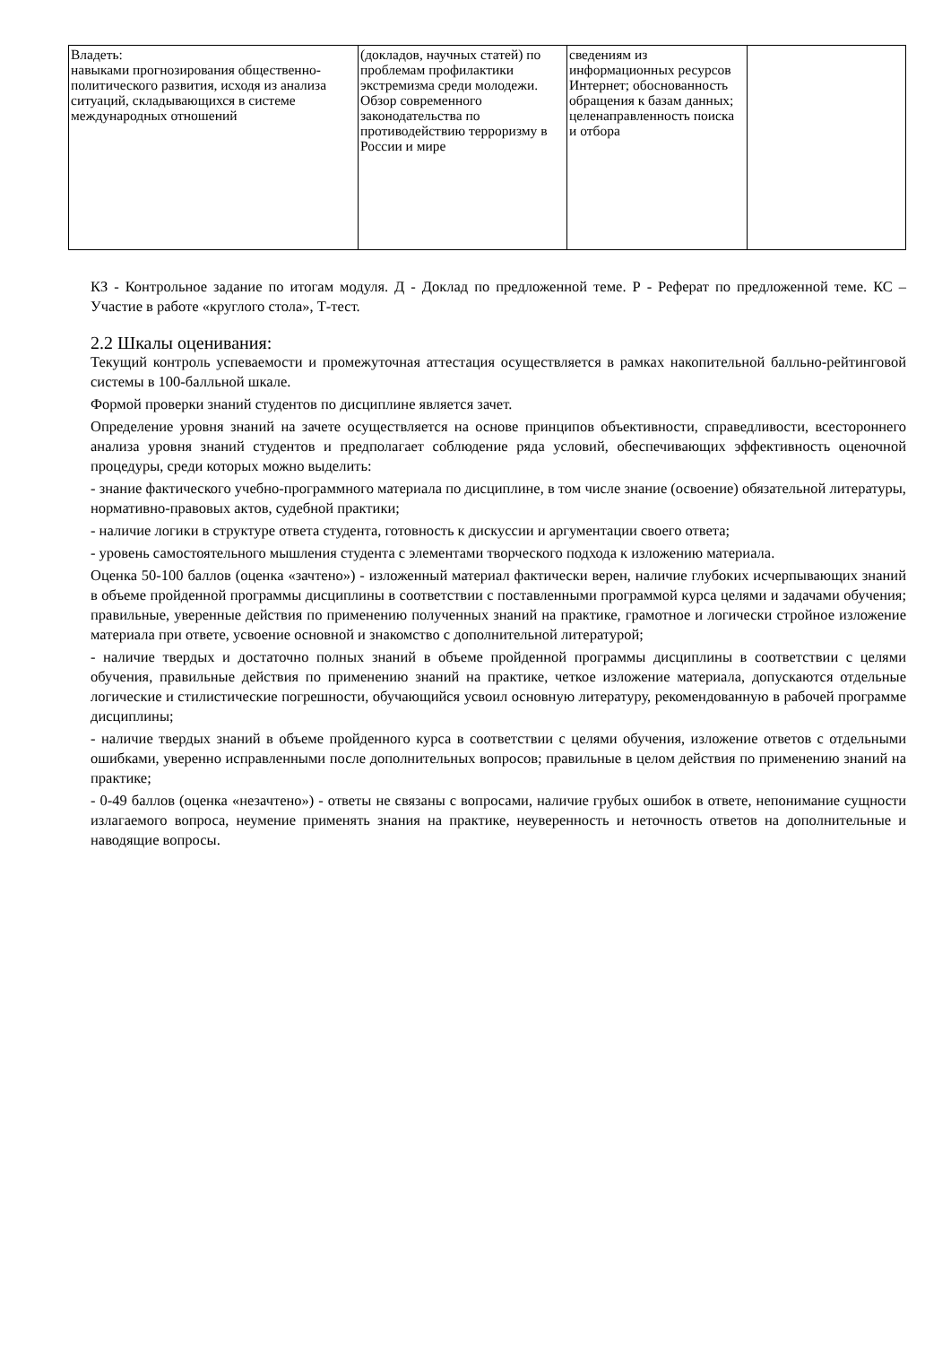| Владеть: навыками прогнозирования общественно-политического развития, исходя из анализа ситуаций, складывающихся в системе международных отношений | (докладов, научных статей) по проблемам профилактики экстремизма среди молодежи. Обзор современного законодательства по противодействию терроризму в России и мире | сведениям из информационных ресурсов Интернет; обоснованность обращения к базам данных; целенаправленность поиска и отбора | |
КЗ - Контрольное задание по итогам модуля. Д - Доклад по предложенной теме. Р - Реферат по предложенной теме. КС – Участие в работе «круглого стола», Т-тест.
2.2 Шкалы оценивания:
Текущий контроль успеваемости и промежуточная аттестация осуществляется в рамках накопительной балльно-рейтинговой системы в 100-балльной шкале.
Формой проверки знаний студентов по дисциплине является зачет.
Определение уровня знаний на зачете осуществляется на основе принципов объективности, справедливости, всестороннего анализа уровня знаний студентов и предполагает соблюдение ряда условий, обеспечивающих эффективность оценочной процедуры, среди которых можно выделить:
- знание фактического учебно-программного материала по дисциплине, в том числе знание (освоение) обязательной литературы, нормативно-правовых актов, судебной практики;
- наличие логики в структуре ответа студента, готовность к дискуссии и аргументации своего ответа;
- уровень самостоятельного мышления студента с элементами творческого подхода к изложению материала.
Оценка 50-100 баллов (оценка «зачтено») - изложенный материал фактически верен, наличие глубоких исчерпывающих знаний в объеме пройденной программы дисциплины в соответствии с поставленными программой курса целями и задачами обучения; правильные, уверенные действия по применению полученных знаний на практике, грамотное и логически стройное изложение материала при ответе, усвоение основной и знакомство с дополнительной литературой;
- наличие твердых и достаточно полных знаний в объеме пройденной программы дисциплины в соответствии с целями обучения, правильные действия по применению знаний на практике, четкое изложение материала, допускаются отдельные логические и стилистические погрешности, обучающийся усвоил основную литературу, рекомендованную в рабочей программе дисциплины;
- наличие твердых знаний в объеме пройденного курса в соответствии с целями обучения, изложение ответов с отдельными ошибками, уверенно исправленными после дополнительных вопросов; правильные в целом действия по применению знаний на практике;
- 0-49 баллов (оценка «незачтено») - ответы не связаны с вопросами, наличие грубых ошибок в ответе, непонимание сущности излагаемого вопроса, неумение применять знания на практике, неуверенность и неточность ответов на дополнительные и наводящие вопросы.